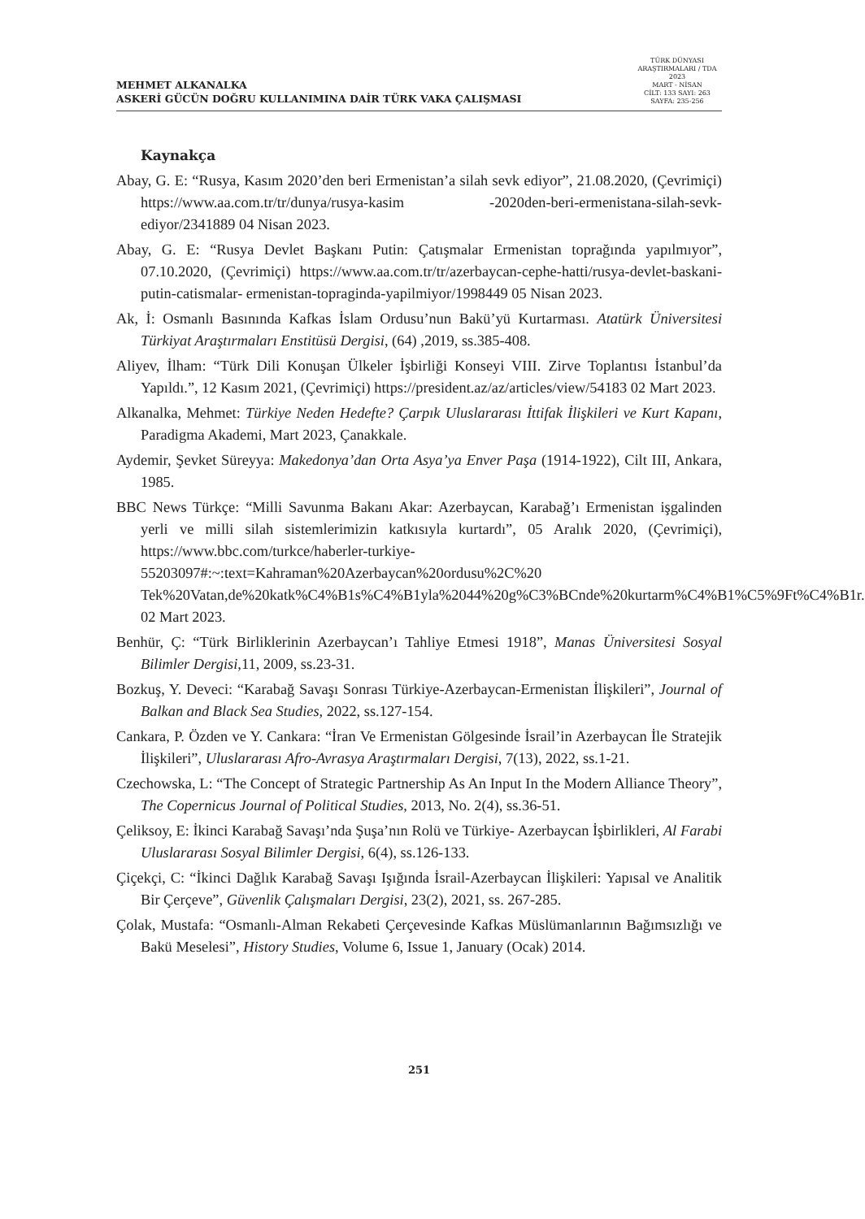MEHMET ALKANALKA
ASKERİ GÜCÜN DOĞRU KULLANIMINA DAİR TÜRK VAKA ÇALIŞMASI
TÜRK DÜNYASI ARAŞTIRMALARI / TDA
2023
MART - NİSAN
CİLT: 133 SAYI: 263
SAYFA: 235-256
Kaynakça
Abay, G. E: “Rusya, Kasım 2020’den beri Ermenistan’a silah sevk ediyor”, 21.08.2020, (Çevrimiçi) https://www.aa.com.tr/tr/dunya/rusya-kasim -2020den-beri-ermenistana-silah-sevk- ediyor/2341889 04 Nisan 2023.
Abay, G. E: “Rusya Devlet Başkanı Putin: Çatışmalar Ermenistan toprağında yapılmıyor”, 07.10.2020, (Çevrimiçi) https://www.aa.com.tr/tr/azerbaycan-cephe-hatti/rusya-devlet-baskani-putin-catismalar- ermenistan-topraginda-yapilmiyor/1998449 05 Nisan 2023.
Ak, İ: Osmanlı Basınında Kafkas İslam Ordusu’nun Bakü’yü Kurtarması. Atatürk Üniversitesi Türkiyat Araştırmaları Enstitüsü Dergisi, (64) ,2019, ss.385-408.
Aliyev, İlham: “Türk Dili Konuşan Ülkeler İşbirliği Konseyi VIII. Zirve Toplantısı İstanbul’da Yapıldı.”, 12 Kasım 2021, (Çevrimiçi) https://president.az/az/articles/view/54183 02 Mart 2023.
Alkanalka, Mehmet: Türkiye Neden Hedefte? Çarpık Uluslararası İttifak İlişkileri ve Kurt Kapanı, Paradigma Akademi, Mart 2023, Çanakkale.
Aydemir, Şevket Süreyya: Makedonya’dan Orta Asya’ya Enver Paşa (1914-1922), Cilt III, Ankara, 1985.
BBC News Türkçe: “Milli Savunma Bakanı Akar: Azerbaycan, Karabağ’ı Ermenistan işgalinden yerli ve milli silah sistemlerimizin katkısıyla kurtardı”, 05 Aralık 2020, (Çevrimiçi), https://www.bbc.com/turkce/haberler-turkiye-55203097#:~:text=Kahraman%20Azerbaycan%20ordusu%2C%20 Tek%20Vatan,de%20katk%C4%B1s%C4%B1yla%2044%20g%C3%BCnde%20kurtarm%C4%B1%C5%9Ft%C4%B1r. 02 Mart 2023.
Benhür, Ç: “Türk Birliklerinin Azerbaycan’ı Tahliye Etmesi 1918”, Manas Üniversitesi Sosyal Bilimler Dergisi, 11, 2009, ss.23-31.
Bozkuş, Y. Deveci: “Karabağ Savaşı Sonrası Türkiye-Azerbaycan-Ermenistan İlişkileri”, Journal of Balkan and Black Sea Studies, 2022, ss.127-154.
Cankara, P. Özden ve Y. Cankara: “İran Ve Ermenistan Gölgesinde İsrail’in Azerbaycan İle Stratejik İlişkileri”, Uluslararası Afro-Avrasya Araştırmaları Dergisi, 7(13), 2022, ss.1-21.
Czechowska, L: “The Concept of Strategic Partnership As An Input In the Modern Alliance Theory”, The Copernicus Journal of Political Studies, 2013, No. 2(4), ss.36-51.
Çeliksoy, E: İkinci Karabağ Savaşı’nda Şuşa’nın Rolü ve Türkiye- Azerbaycan İşbirlikleri, Al Farabi Uluslararası Sosyal Bilimler Dergisi, 6(4), ss.126-133.
Çiçekçi, C: “İkinci Dağlık Karabağ Savaşı Işığında İsrail-Azerbaycan İlişkileri: Yapısal ve Analitik Bir Çerçeve”, Güvenlik Çalışmaları Dergisi, 23(2), 2021, ss. 267-285.
Çolak, Mustafa: “Osmanlı-Alman Rekabeti Çerçevesinde Kafkas Müslümanlarının Bağımsızlığı ve Bakü Meselesi”, History Studies, Volume 6, Issue 1, January (Ocak) 2014.
251